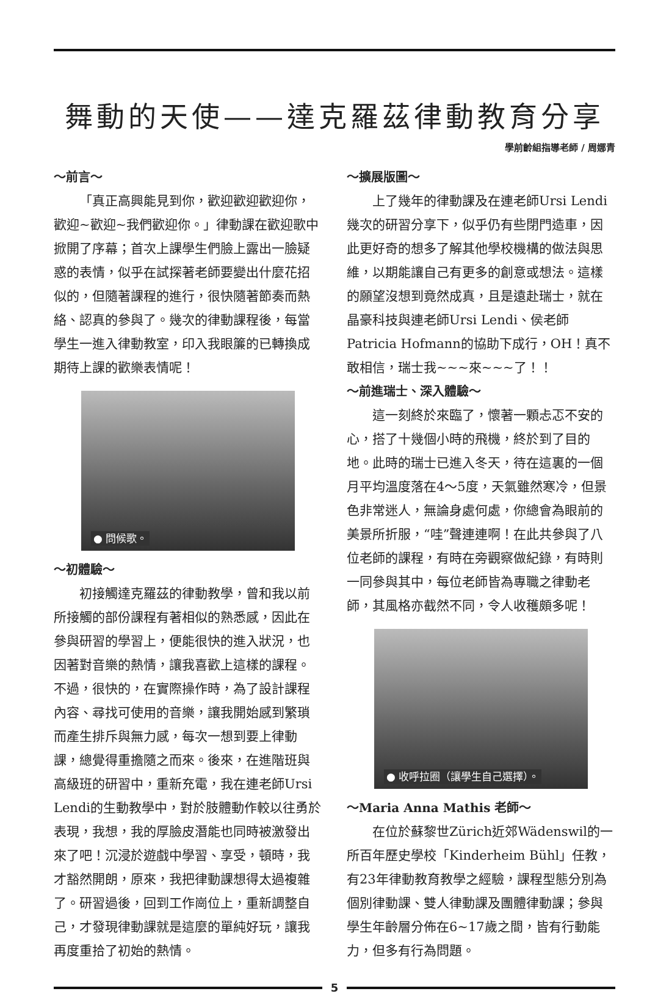舞動的天使——達克羅茲律動教育分享
學前齡組指導老師 / 周娜青
～前言～
「真正高興能見到你，歡迎歡迎歡迎你，歡迎~歡迎~我們歡迎你。」律動課在歡迎歌中掀開了序幕；首次上課學生們臉上露出一臉疑惑的表情，似乎在試探著老師要變出什麼花招似的，但隨著課程的進行，很快隨著節奏而熱絡、認真的參與了。幾次的律動課程後，每當學生一進入律動教室，印入我眼簾的已轉換成期待上課的歡樂表情呢！
● 問候歌。
～初體驗～
初接觸達克羅茲的律動教學，曾和我以前所接觸的部份課程有著相似的熟悉感，因此在參與研習的學習上，便能很快的進入狀況，也因著對音樂的熱情，讓我喜歡上這樣的課程。不過，很快的，在實際操作時，為了設計課程內容、尋找可使用的音樂，讓我開始感到繁瑣而產生排斥與無力感，每次一想到要上律動課，總覺得重擔隨之而來。後來，在進階班與高級班的研習中，重新充電，我在連老師Ursi Lendi的生動教學中，對於肢體動作較以往勇於表現，我想，我的厚臉皮潛能也同時被激發出來了吧！沉浸於遊戲中學習、享受，頓時，我才豁然開朗，原來，我把律動課想得太過複雜了。研習過後，回到工作崗位上，重新調整自己，才發現律動課就是這麼的單純好玩，讓我再度重拾了初始的熱情。
～擴展版圖～
上了幾年的律動課及在連老師Ursi Lendi幾次的研習分享下，似乎仍有些閉門造車，因此更好奇的想多了解其他學校機構的做法與思維，以期能讓自己有更多的創意或想法。這樣的願望沒想到竟然成真，且是遠赴瑞士，就在晶豪科技與連老師Ursi Lendi、侯老師Patricia Hofmann的協助下成行，OH！真不敢相信，瑞士我~~~來~~~了！！
～前進瑞士、深入體驗～
這一刻終於來臨了，懷著一顆忐忑不安的心，搭了十幾個小時的飛機，終於到了目的地。此時的瑞士已進入冬天，待在這裏的一個月平均溫度落在4～5度，天氣雖然寒冷，但景色非常迷人，無論身處何處，你總會為眼前的美景所折服，“哇”聲連連啊！在此共參與了八位老師的課程，有時在旁觀察做紀錄，有時則一同參與其中，每位老師皆為專職之律動老師，其風格亦截然不同，令人收穫頗多呢！
● 收呼拉圈（讓學生自己選擇）。
～Maria Anna Mathis 老師～
在位於蘇黎世Zürich近郊Wädenswil的一所百年歷史學校「Kinderheim Bühl」任教，有23年律動教育教學之經驗，課程型態分別為個別律動課、雙人律動課及團體律動課；參與學生年齡層分佈在6~17歲之間，皆有行動能力，但多有行為問題。
5